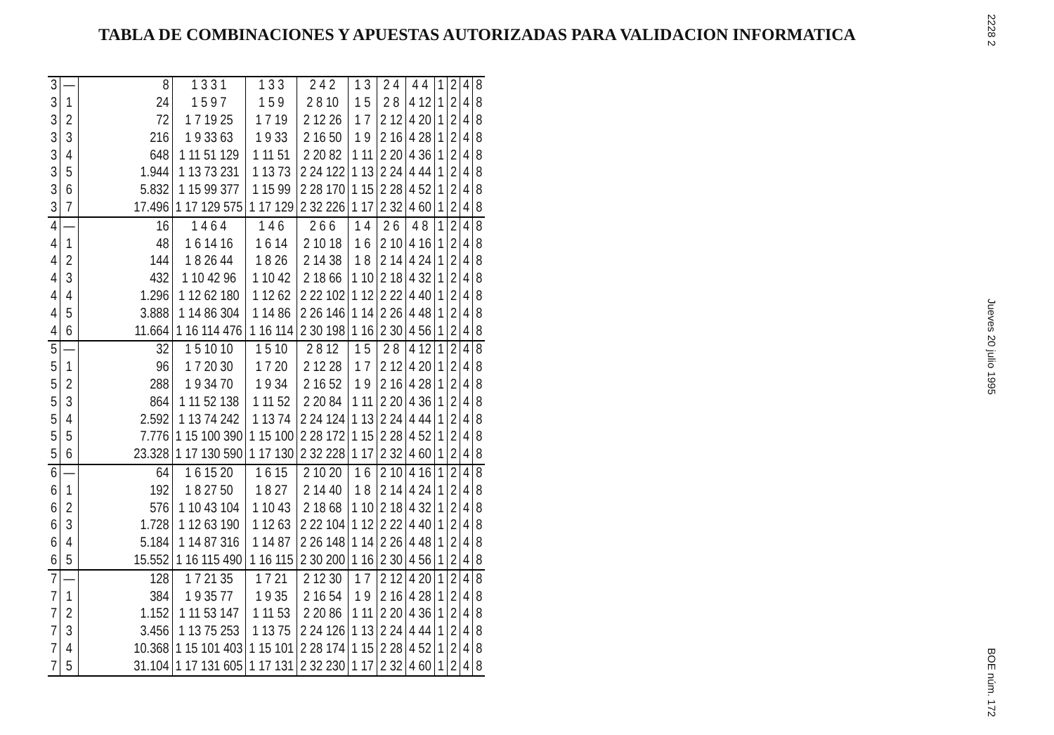TABLA DE COMBINACIONES Y APUESTAS AUTORIZADAS PARA VALIDACION INFORMATICA
2228 2
Jueves 20 julio 1995
BOE núm. 172
| 3 | — | 8 | 1 3 3 1 | 1 3 3 | 2 4 2 | 1 3 | 2 4 | 4 4 | 1 | 2 | 4 | 8 |
| 3 | 1 | 24 | 1 5 9 7 | 1 5 9 | 2 8 10 | 1 5 | 2 8 | 4 12 | 1 | 2 | 4 | 8 |
| 3 | 2 | 72 | 1 7 19 25 | 1 7 19 | 2 12 26 | 1 7 | 2 12 | 4 20 | 1 | 2 | 4 | 8 |
| 3 | 3 | 216 | 1 9 33 63 | 1 9 33 | 2 16 50 | 1 9 | 2 16 | 4 28 | 1 | 2 | 4 | 8 |
| 3 | 4 | 648 | 1 11 51 129 | 1 11 51 | 2 20 82 | 1 11 | 2 20 | 4 36 | 1 | 2 | 4 | 8 |
| 3 | 5 | 1.944 | 1 13 73 231 | 1 13 73 | 2 24 122 | 1 13 | 2 24 | 4 44 | 1 | 2 | 4 | 8 |
| 3 | 6 | 5.832 | 1 15 99 377 | 1 15 99 | 2 28 170 | 1 15 | 2 28 | 4 52 | 1 | 2 | 4 | 8 |
| 3 | 7 | 17.496 | 1 17 129 575 | 1 17 129 | 2 32 226 | 1 17 | 2 32 | 4 60 | 1 | 2 | 4 | 8 |
| 4 | — | 16 | 1 4 6 4 | 1 4 6 | 2 6 6 | 1 4 | 2 6 | 4 8 | 1 | 2 | 4 | 8 |
| 4 | 1 | 48 | 1 6 14 16 | 1 6 14 | 2 10 18 | 1 6 | 2 10 | 4 16 | 1 | 2 | 4 | 8 |
| 4 | 2 | 144 | 1 8 26 44 | 1 8 26 | 2 14 38 | 1 8 | 2 14 | 4 24 | 1 | 2 | 4 | 8 |
| 4 | 3 | 432 | 1 10 42 96 | 1 10 42 | 2 18 66 | 1 10 | 2 18 | 4 32 | 1 | 2 | 4 | 8 |
| 4 | 4 | 1.296 | 1 12 62 180 | 1 12 62 | 2 22 102 | 1 12 | 2 22 | 4 40 | 1 | 2 | 4 | 8 |
| 4 | 5 | 3.888 | 1 14 86 304 | 1 14 86 | 2 26 146 | 1 14 | 2 26 | 4 48 | 1 | 2 | 4 | 8 |
| 4 | 6 | 11.664 | 1 16 114 476 | 1 16 114 | 2 30 198 | 1 16 | 2 30 | 4 56 | 1 | 2 | 4 | 8 |
| 5 | — | 32 | 1 5 10 10 | 1 5 10 | 2 8 12 | 1 5 | 2 8 | 4 12 | 1 | 2 | 4 | 8 |
| 5 | 1 | 96 | 1 7 20 30 | 1 7 20 | 2 12 28 | 1 7 | 2 12 | 4 20 | 1 | 2 | 4 | 8 |
| 5 | 2 | 288 | 1 9 34 70 | 1 9 34 | 2 16 52 | 1 9 | 2 16 | 4 28 | 1 | 2 | 4 | 8 |
| 5 | 3 | 864 | 1 11 52 138 | 1 11 52 | 2 20 84 | 1 11 | 2 20 | 4 36 | 1 | 2 | 4 | 8 |
| 5 | 4 | 2.592 | 1 13 74 242 | 1 13 74 | 2 24 124 | 1 13 | 2 24 | 4 44 | 1 | 2 | 4 | 8 |
| 5 | 5 | 7.776 | 1 15 100 390 | 1 15 100 | 2 28 172 | 1 15 | 2 28 | 4 52 | 1 | 2 | 4 | 8 |
| 5 | 6 | 23.328 | 1 17 130 590 | 1 17 130 | 2 32 228 | 1 17 | 2 32 | 4 60 | 1 | 2 | 4 | 8 |
| 6 | — | 64 | 1 6 15 20 | 1 6 15 | 2 10 20 | 1 6 | 2 10 | 4 16 | 1 | 2 | 4 | 8 |
| 6 | 1 | 192 | 1 8 27 50 | 1 8 27 | 2 14 40 | 1 8 | 2 14 | 4 24 | 1 | 2 | 4 | 8 |
| 6 | 2 | 576 | 1 10 43 104 | 1 10 43 | 2 18 68 | 1 10 | 2 18 | 4 32 | 1 | 2 | 4 | 8 |
| 6 | 3 | 1.728 | 1 12 63 190 | 1 12 63 | 2 22 104 | 1 12 | 2 22 | 4 40 | 1 | 2 | 4 | 8 |
| 6 | 4 | 5.184 | 1 14 87 316 | 1 14 87 | 2 26 148 | 1 14 | 2 26 | 4 48 | 1 | 2 | 4 | 8 |
| 6 | 5 | 15.552 | 1 16 115 490 | 1 16 115 | 2 30 200 | 1 16 | 2 30 | 4 56 | 1 | 2 | 4 | 8 |
| 7 | — | 128 | 1 7 21 35 | 1 7 21 | 2 12 30 | 1 7 | 2 12 | 4 20 | 1 | 2 | 4 | 8 |
| 7 | 1 | 384 | 1 9 35 77 | 1 9 35 | 2 16 54 | 1 9 | 2 16 | 4 28 | 1 | 2 | 4 | 8 |
| 7 | 2 | 1.152 | 1 11 53 147 | 1 11 53 | 2 20 86 | 1 11 | 2 20 | 4 36 | 1 | 2 | 4 | 8 |
| 7 | 3 | 3.456 | 1 13 75 253 | 1 13 75 | 2 24 126 | 1 13 | 2 24 | 4 44 | 1 | 2 | 4 | 8 |
| 7 | 4 | 10.368 | 1 15 101 403 | 1 15 101 | 2 28 174 | 1 15 | 2 28 | 4 52 | 1 | 2 | 4 | 8 |
| 7 | 5 | 31.104 | 1 17 131 605 | 1 17 131 | 2 32 230 | 1 17 | 2 32 | 4 60 | 1 | 2 | 4 | 8 |